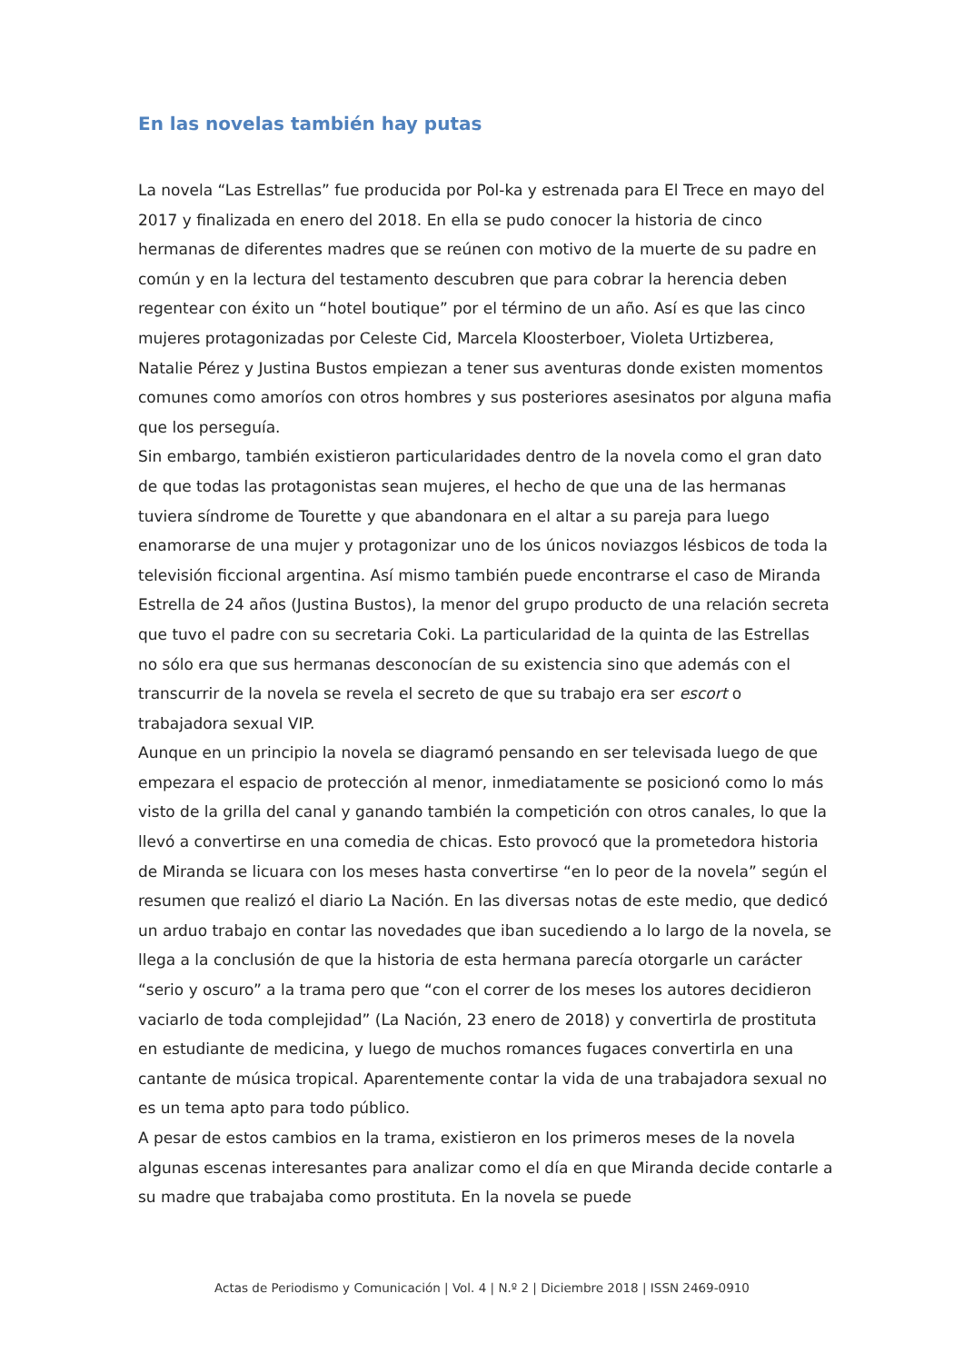En las novelas también hay putas
La novela “Las Estrellas” fue producida por Pol-ka y estrenada para El Trece en mayo del 2017 y finalizada en enero del 2018. En ella se pudo conocer la historia de cinco hermanas de diferentes madres que se reúnen con motivo de la muerte de su padre en común y en la lectura del testamento descubren que para cobrar la herencia deben regentear con éxito un “hotel boutique” por el término de un año. Así es que las cinco mujeres protagonizadas por Celeste Cid, Marcela Kloosterboer, Violeta Urtizberea, Natalie Pérez y Justina Bustos empiezan a tener sus aventuras donde existen momentos comunes como amoríos con otros hombres y sus posteriores asesinatos por alguna mafia que los perseguía.
Sin embargo, también existieron particularidades dentro de la novela como el gran dato de que todas las protagonistas sean mujeres, el hecho de que una de las hermanas tuviera síndrome de Tourette y que abandonara en el altar a su pareja para luego enamorarse de una mujer y protagonizar uno de los únicos noviazgos lésbicos de toda la televisión ficcional argentina. Así mismo también puede encontrarse el caso de Miranda Estrella de 24 años (Justina Bustos), la menor del grupo producto de una relación secreta que tuvo el padre con su secretaria Coki. La particularidad de la quinta de las Estrellas no sólo era que sus hermanas desconocían de su existencia sino que además con el transcurrir de la novela se revela el secreto de que su trabajo era ser escort o trabajadora sexual VIP.
Aunque en un principio la novela se diagramó pensando en ser televisada luego de que empezara el espacio de protección al menor, inmediatamente se posicionó como lo más visto de la grilla del canal y ganando también la competición con otros canales, lo que la llevó a convertirse en una comedia de chicas. Esto provocó que la prometedora historia de Miranda se licuara con los meses hasta convertirse “en lo peor de la novela” según el resumen que realizó el diario La Nación. En las diversas notas de este medio, que dedicó un arduo trabajo en contar las novedades que iban sucediendo a lo largo de la novela, se llega a la conclusión de que la historia de esta hermana parecía otorgarle un carácter “serio y oscuro” a la trama pero que “con el correr de los meses los autores decidieron vaciarlo de toda complejidad” (La Nación, 23 enero de 2018) y convertirla de prostituta en estudiante de medicina, y luego de muchos romances fugaces convertirla en una cantante de música tropical. Aparentemente contar la vida de una trabajadora sexual no es un tema apto para todo público.
A pesar de estos cambios en la trama, existieron en los primeros meses de la novela algunas escenas interesantes para analizar como el día en que Miranda decide contarle a su madre que trabajaba como prostituta. En la novela se puede
Actas de Periodismo y Comunicación | Vol. 4 | N.º 2 | Diciembre 2018 | ISSN 2469-0910